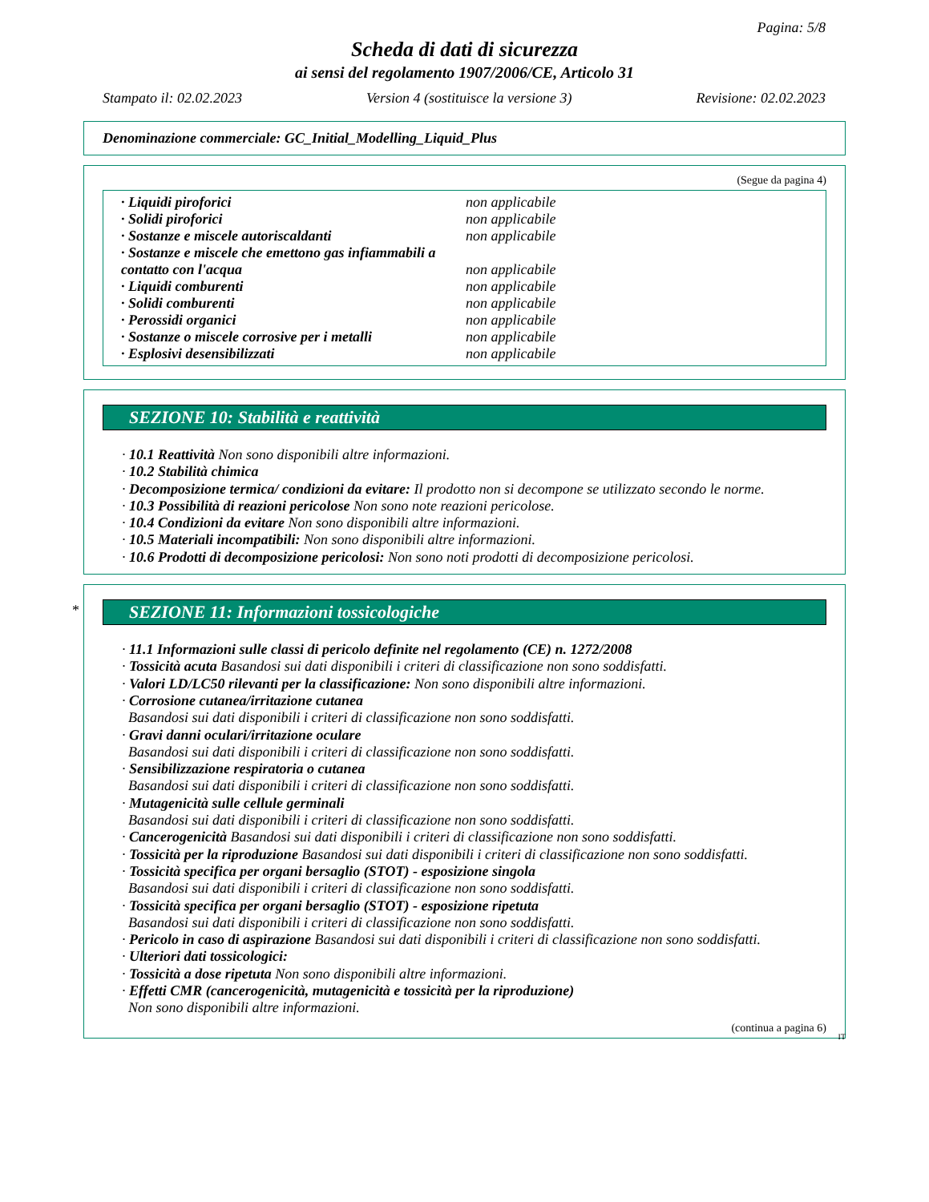Pagina: 5/8
Scheda di dati di sicurezza
ai sensi del regolamento 1907/2006/CE, Articolo 31
Stampato il: 02.02.2023 Version 4 (sostituisce la versione 3) Revisione: 02.02.2023
Denominazione commerciale: GC_Initial_Modelling_Liquid_Plus
(Segue da pagina 4)
| · Liquidi piroforici | non applicabile |
| · Solidi piroforici | non applicabile |
| · Sostanze e miscele autoriscaldanti | non applicabile |
| · Sostanze e miscele che emettono gas infiammabili a contatto con l'acqua | non applicabile |
| · Liquidi comburenti | non applicabile |
| · Solidi comburenti | non applicabile |
| · Perossidi organici | non applicabile |
| · Sostanze o miscele corrosive per i metalli | non applicabile |
| · Esplosivi desensibilizzati | non applicabile |
SEZIONE 10: Stabilità e reattività
· 10.1 Reattività Non sono disponibili altre informazioni.
· 10.2 Stabilità chimica
· Decomposizione termica/ condizioni da evitare: Il prodotto non si decompone se utilizzato secondo le norme.
· 10.3 Possibilità di reazioni pericolose Non sono note reazioni pericolose.
· 10.4 Condizioni da evitare Non sono disponibili altre informazioni.
· 10.5 Materiali incompatibili: Non sono disponibili altre informazioni.
· 10.6 Prodotti di decomposizione pericolosi: Non sono noti prodotti di decomposizione pericolosi.
*
SEZIONE 11: Informazioni tossicologiche
· 11.1 Informazioni sulle classi di pericolo definite nel regolamento (CE) n. 1272/2008
· Tossicità acuta Basandosi sui dati disponibili i criteri di classificazione non sono soddisfatti.
· Valori LD/LC50 rilevanti per la classificazione: Non sono disponibili altre informazioni.
· Corrosione cutanea/irritazione cutanea
Basandosi sui dati disponibili i criteri di classificazione non sono soddisfatti.
· Gravi danni oculari/irritazione oculare
Basandosi sui dati disponibili i criteri di classificazione non sono soddisfatti.
· Sensibilizzazione respiratoria o cutanea
Basandosi sui dati disponibili i criteri di classificazione non sono soddisfatti.
· Mutagenicità sulle cellule germinali
Basandosi sui dati disponibili i criteri di classificazione non sono soddisfatti.
· Cancerogenicità Basandosi sui dati disponibili i criteri di classificazione non sono soddisfatti.
· Tossicità per la riproduzione Basandosi sui dati disponibili i criteri di classificazione non sono soddisfatti.
· Tossicità specifica per organi bersaglio (STOT) - esposizione singola
Basandosi sui dati disponibili i criteri di classificazione non sono soddisfatti.
· Tossicità specifica per organi bersaglio (STOT) - esposizione ripetuta
Basandosi sui dati disponibili i criteri di classificazione non sono soddisfatti.
· Pericolo in caso di aspirazione Basandosi sui dati disponibili i criteri di classificazione non sono soddisfatti.
· Ulteriori dati tossicologici:
· Tossicità a dose ripetuta Non sono disponibili altre informazioni.
· Effetti CMR (cancerogenicità, mutagenicità e tossicità per la riproduzione)
Non sono disponibili altre informazioni.
(continua a pagina 6)
IT